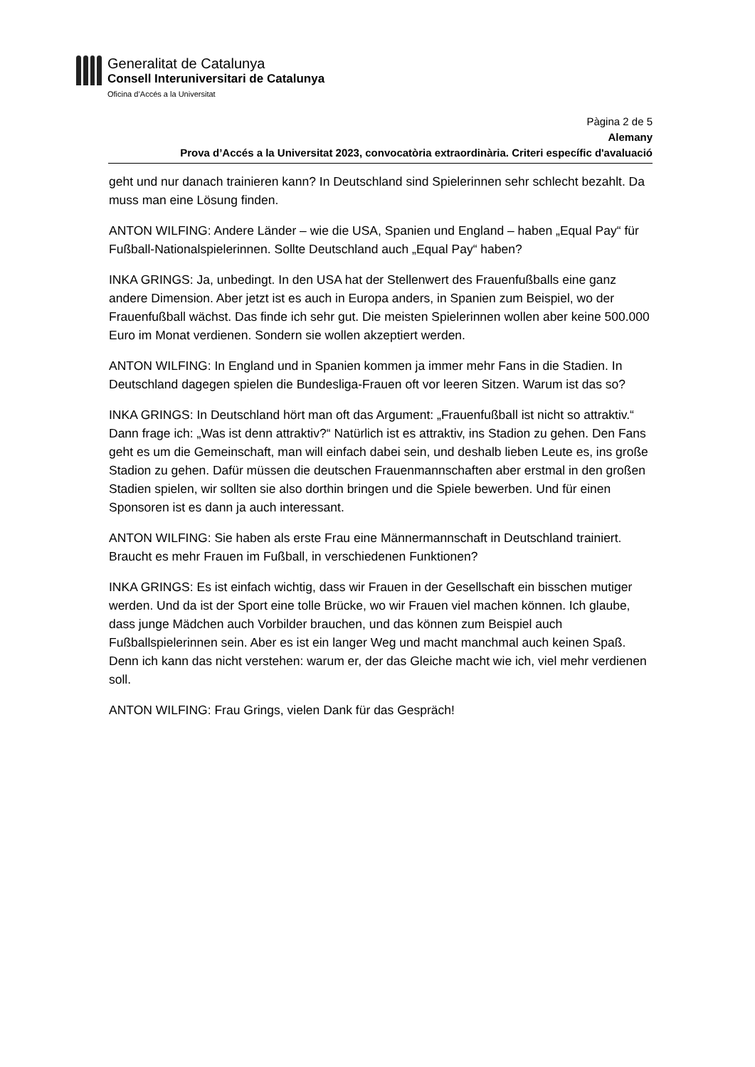Generalitat de Catalunya
Consell Interuniversitari de Catalunya
Oficina d’Accés a la Universitat
Pàgina 2 de 5
Alemany
Prova d’Accés a la Universitat 2023, convocatòria extraordinària. Criteri específic d'avaluació
geht und nur danach trainieren kann? In Deutschland sind Spielerinnen sehr schlecht bezahlt. Da muss man eine Lösung finden.
ANTON WILFING: Andere Länder – wie die USA, Spanien und England – haben „Equal Pay“ für Fußball-Nationalspielerinnen. Sollte Deutschland auch „Equal Pay“ haben?
INKA GRINGS: Ja, unbedingt. In den USA hat der Stellenwert des Frauenfußballs eine ganz andere Dimension. Aber jetzt ist es auch in Europa anders, in Spanien zum Beispiel, wo der Frauenfußball wächst. Das finde ich sehr gut. Die meisten Spielerinnen wollen aber keine 500.000 Euro im Monat verdienen. Sondern sie wollen akzeptiert werden.
ANTON WILFING: In England und in Spanien kommen ja immer mehr Fans in die Stadien. In Deutschland dagegen spielen die Bundesliga-Frauen oft vor leeren Sitzen. Warum ist das so?
INKA GRINGS: In Deutschland hört man oft das Argument: „Frauenfußball ist nicht so attraktiv.“ Dann frage ich: „Was ist denn attraktiv?“ Natürlich ist es attraktiv, ins Stadion zu gehen. Den Fans geht es um die Gemeinschaft, man will einfach dabei sein, und deshalb lieben Leute es, ins große Stadion zu gehen. Dafür müssen die deutschen Frauenmannschaften aber erstmal in den großen Stadien spielen, wir sollten sie also dorthin bringen und die Spiele bewerben. Und für einen Sponsoren ist es dann ja auch interessant.
ANTON WILFING: Sie haben als erste Frau eine Männermannschaft in Deutschland trainiert. Braucht es mehr Frauen im Fußball, in verschiedenen Funktionen?
INKA GRINGS: Es ist einfach wichtig, dass wir Frauen in der Gesellschaft ein bisschen mutiger werden. Und da ist der Sport eine tolle Brücke, wo wir Frauen viel machen können. Ich glaube, dass junge Mädchen auch Vorbilder brauchen, und das können zum Beispiel auch Fußballspielerinnen sein. Aber es ist ein langer Weg und macht manchmal auch keinen Spaß. Denn ich kann das nicht verstehen: warum er, der das Gleiche macht wie ich, viel mehr verdienen soll.
ANTON WILFING: Frau Grings, vielen Dank für das Gespräch!